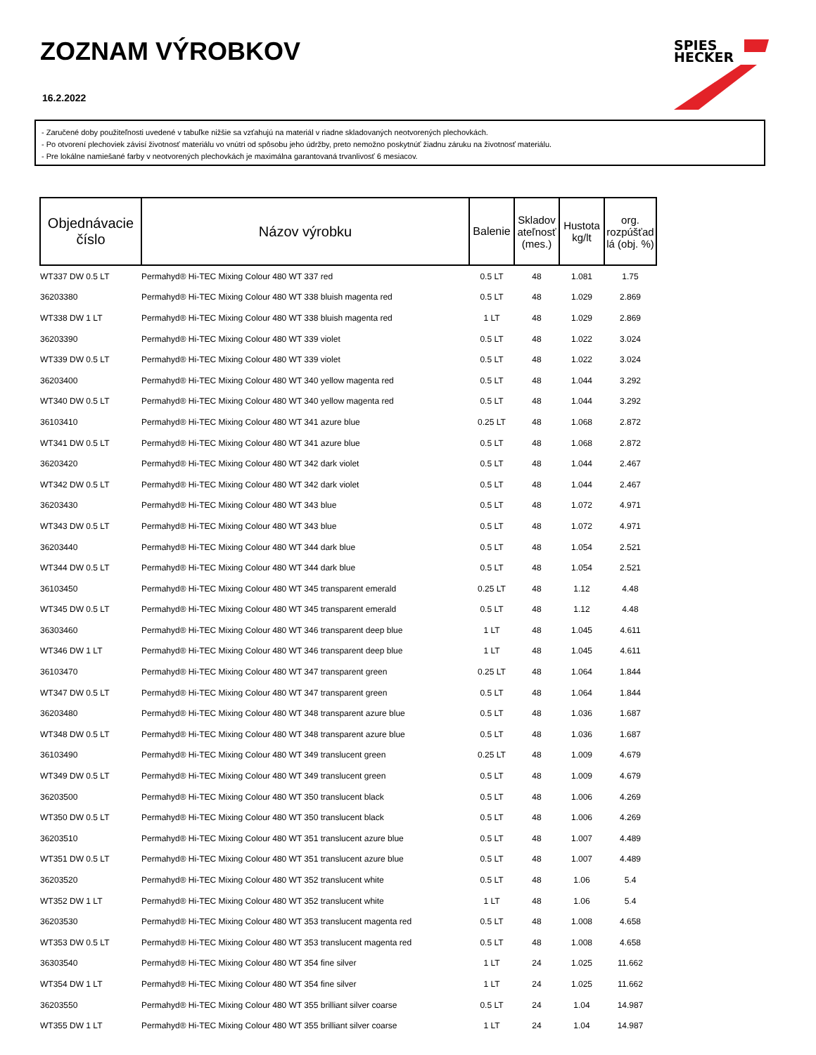ZOZNAM VÝROBKOV
16.2.2022
SPIES
HECKER
- Zaručené doby použiteľnosti uvedené v tabuľke nižšie sa vzťahujú na materiál v riadne skladovaných neotvorených plechovkách.
- Po otvorení plechoviek závisí životnosť materiálu vo vnútri od spôsobu jeho údržby, preto nemožno poskytnúť žiadnu záruku na životnosť materiálu.
- Pre lokálne namiešané farby v neotvorených plechovkách je maximálna garantovaná trvanlivosť 6 mesiacov.
| Objednávacie číslo | Názov výrobku | Balenie | Skladov ateľnosť (mes.) | Hustota kg/lt | org. rozpúšťad lá (obj. %) |
| --- | --- | --- | --- | --- | --- |
| WT337 DW 0.5 LT | Permahyd® Hi-TEC Mixing Colour 480 WT 337 red | 0.5 LT | 48 | 1.081 | 1.75 |
| 36203380 | Permahyd® Hi-TEC Mixing Colour 480 WT 338 bluish magenta red | 0.5 LT | 48 | 1.029 | 2.869 |
| WT338 DW 1 LT | Permahyd® Hi-TEC Mixing Colour 480 WT 338 bluish magenta red | 1 LT | 48 | 1.029 | 2.869 |
| 36203390 | Permahyd® Hi-TEC Mixing Colour 480 WT 339 violet | 0.5 LT | 48 | 1.022 | 3.024 |
| WT339 DW 0.5 LT | Permahyd® Hi-TEC Mixing Colour 480 WT 339 violet | 0.5 LT | 48 | 1.022 | 3.024 |
| 36203400 | Permahyd® Hi-TEC Mixing Colour 480 WT 340 yellow magenta red | 0.5 LT | 48 | 1.044 | 3.292 |
| WT340 DW 0.5 LT | Permahyd® Hi-TEC Mixing Colour 480 WT 340 yellow magenta red | 0.5 LT | 48 | 1.044 | 3.292 |
| 36103410 | Permahyd® Hi-TEC Mixing Colour 480 WT 341 azure blue | 0.25 LT | 48 | 1.068 | 2.872 |
| WT341 DW 0.5 LT | Permahyd® Hi-TEC Mixing Colour 480 WT 341 azure blue | 0.5 LT | 48 | 1.068 | 2.872 |
| 36203420 | Permahyd® Hi-TEC Mixing Colour 480 WT 342 dark violet | 0.5 LT | 48 | 1.044 | 2.467 |
| WT342 DW 0.5 LT | Permahyd® Hi-TEC Mixing Colour 480 WT 342 dark violet | 0.5 LT | 48 | 1.044 | 2.467 |
| 36203430 | Permahyd® Hi-TEC Mixing Colour 480 WT 343 blue | 0.5 LT | 48 | 1.072 | 4.971 |
| WT343 DW 0.5 LT | Permahyd® Hi-TEC Mixing Colour 480 WT 343 blue | 0.5 LT | 48 | 1.072 | 4.971 |
| 36203440 | Permahyd® Hi-TEC Mixing Colour 480 WT 344 dark blue | 0.5 LT | 48 | 1.054 | 2.521 |
| WT344 DW 0.5 LT | Permahyd® Hi-TEC Mixing Colour 480 WT 344 dark blue | 0.5 LT | 48 | 1.054 | 2.521 |
| 36103450 | Permahyd® Hi-TEC Mixing Colour 480 WT 345 transparent emerald | 0.25 LT | 48 | 1.12 | 4.48 |
| WT345 DW 0.5 LT | Permahyd® Hi-TEC Mixing Colour 480 WT 345 transparent emerald | 0.5 LT | 48 | 1.12 | 4.48 |
| 36303460 | Permahyd® Hi-TEC Mixing Colour 480 WT 346 transparent deep blue | 1 LT | 48 | 1.045 | 4.611 |
| WT346 DW 1 LT | Permahyd® Hi-TEC Mixing Colour 480 WT 346 transparent deep blue | 1 LT | 48 | 1.045 | 4.611 |
| 36103470 | Permahyd® Hi-TEC Mixing Colour 480 WT 347 transparent green | 0.25 LT | 48 | 1.064 | 1.844 |
| WT347 DW 0.5 LT | Permahyd® Hi-TEC Mixing Colour 480 WT 347 transparent green | 0.5 LT | 48 | 1.064 | 1.844 |
| 36203480 | Permahyd® Hi-TEC Mixing Colour 480 WT 348 transparent azure blue | 0.5 LT | 48 | 1.036 | 1.687 |
| WT348 DW 0.5 LT | Permahyd® Hi-TEC Mixing Colour 480 WT 348 transparent azure blue | 0.5 LT | 48 | 1.036 | 1.687 |
| 36103490 | Permahyd® Hi-TEC Mixing Colour 480 WT 349 translucent green | 0.25 LT | 48 | 1.009 | 4.679 |
| WT349 DW 0.5 LT | Permahyd® Hi-TEC Mixing Colour 480 WT 349 translucent green | 0.5 LT | 48 | 1.009 | 4.679 |
| 36203500 | Permahyd® Hi-TEC Mixing Colour 480 WT 350 translucent black | 0.5 LT | 48 | 1.006 | 4.269 |
| WT350 DW 0.5 LT | Permahyd® Hi-TEC Mixing Colour 480 WT 350 translucent black | 0.5 LT | 48 | 1.006 | 4.269 |
| 36203510 | Permahyd® Hi-TEC Mixing Colour 480 WT 351 translucent azure blue | 0.5 LT | 48 | 1.007 | 4.489 |
| WT351 DW 0.5 LT | Permahyd® Hi-TEC Mixing Colour 480 WT 351 translucent azure blue | 0.5 LT | 48 | 1.007 | 4.489 |
| 36203520 | Permahyd® Hi-TEC Mixing Colour 480 WT 352 translucent white | 0.5 LT | 48 | 1.06 | 5.4 |
| WT352 DW 1 LT | Permahyd® Hi-TEC Mixing Colour 480 WT 352 translucent white | 1 LT | 48 | 1.06 | 5.4 |
| 36203530 | Permahyd® Hi-TEC Mixing Colour 480 WT 353 translucent magenta red | 0.5 LT | 48 | 1.008 | 4.658 |
| WT353 DW 0.5 LT | Permahyd® Hi-TEC Mixing Colour 480 WT 353 translucent magenta red | 0.5 LT | 48 | 1.008 | 4.658 |
| 36303540 | Permahyd® Hi-TEC Mixing Colour 480 WT 354 fine silver | 1 LT | 24 | 1.025 | 11.662 |
| WT354 DW 1 LT | Permahyd® Hi-TEC Mixing Colour 480 WT 354 fine silver | 1 LT | 24 | 1.025 | 11.662 |
| 36203550 | Permahyd® Hi-TEC Mixing Colour 480 WT 355 brilliant silver coarse | 0.5 LT | 24 | 1.04 | 14.987 |
| WT355 DW 1 LT | Permahyd® Hi-TEC Mixing Colour 480 WT 355 brilliant silver coarse | 1 LT | 24 | 1.04 | 14.987 |